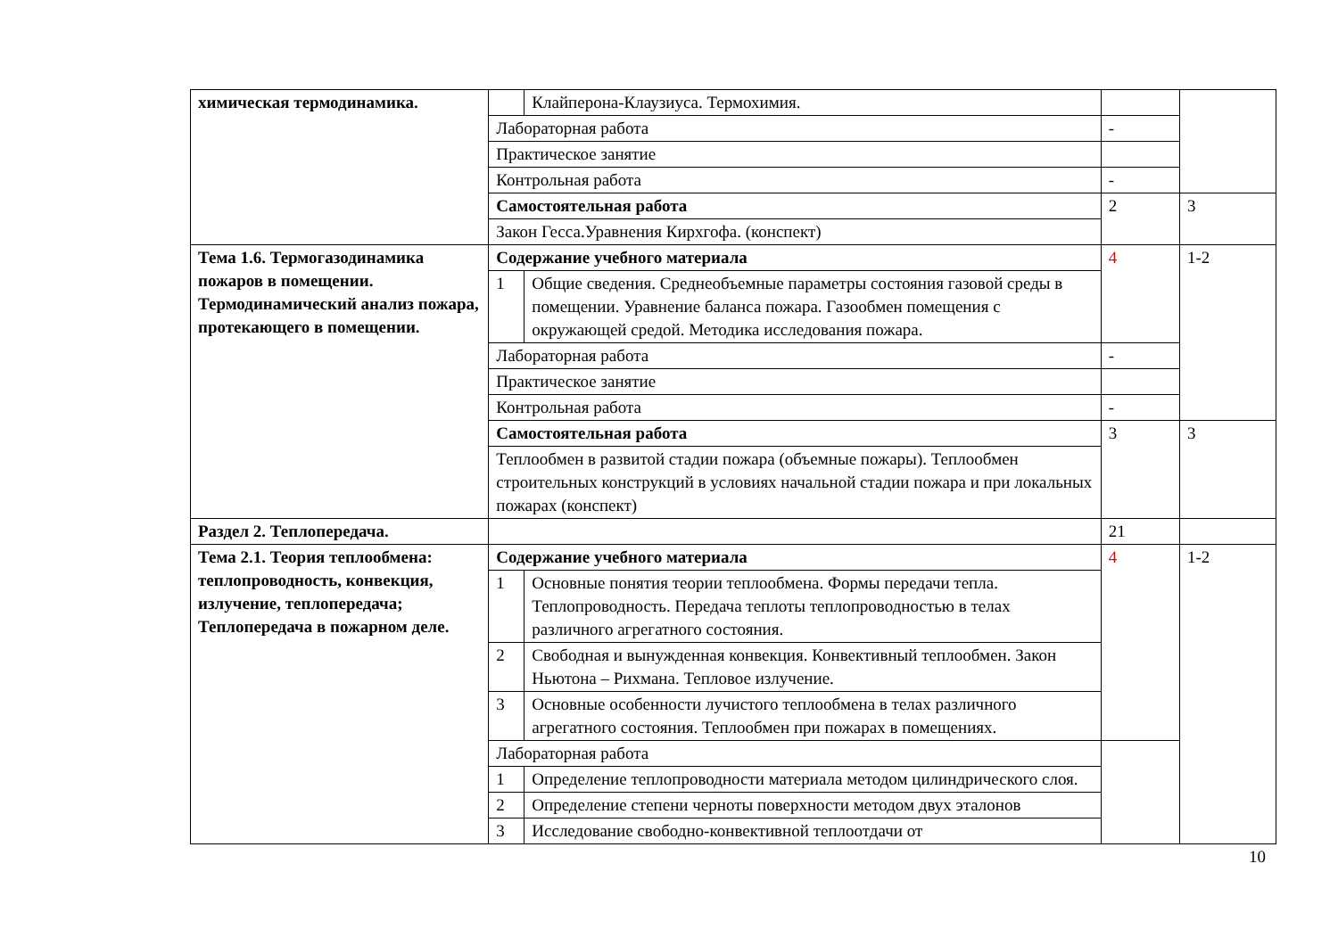| химическая термодинамика. | | Клайперона-Клаузиуса. Термохимия. | | |
| | Лабораторная работа | | - | |
| | Практическое занятие | | | |
| | Контрольная работа | | - | |
| | Самостоятельная работа | | 2 | 3 |
| | Закон Гесса.Уравнения Кирхгофа. (конспект) | | | |
| Тема 1.6. Термогазодинамика пожаров в помещении. Термодинамический анализ пожара, протекающего в помещении. | Содержание учебного материала | | 4 | 1-2 |
| | 1 | Общие сведения. Среднеобъемные параметры состояния газовой среды в помещении. Уравнение баланса пожара. Газообмен помещения с окружающей средой. Методика исследования пожара. | | |
| | Лабораторная работа | | - | |
| | Практическое занятие | | | |
| | Контрольная работа | | - | |
| | Самостоятельная работа | | 3 | 3 |
| | Теплообмен в развитой стадии пожара (объемные пожары). Теплообмен строительных конструкций в условиях начальной стадии пожара и при локальных пожарах (конспект) | | | |
| Раздел 2. Теплопередача. | | | 21 | |
| Тема 2.1. Теория теплообмена: теплопроводность, конвекция, излучение, теплопередача; Теплопередача в пожарном деле. | Содержание учебного материала | | 4 | 1-2 |
| | 1 | Основные понятия теории теплообмена. Формы передачи тепла. Теплопроводность. Передача теплоты теплопроводностью в телах различного агрегатного состояния. | | |
| | 2 | Свободная и вынужденная конвекция. Конвективный теплообмен. Закон Ньютона – Рихмана. Тепловое излучение. | | |
| | 3 | Основные особенности лучистого теплообмена в телах различного агрегатного состояния. Теплообмен при пожарах в помещениях. | | |
| | Лабораторная работа | | | |
| | 1 | Определение теплопроводности материала методом цилиндрического слоя. | | |
| | 2 | Определение степени черноты поверхности методом двух эталонов | | |
| | 3 | Исследование свободно-конвективной теплоотдачи от | | |
10